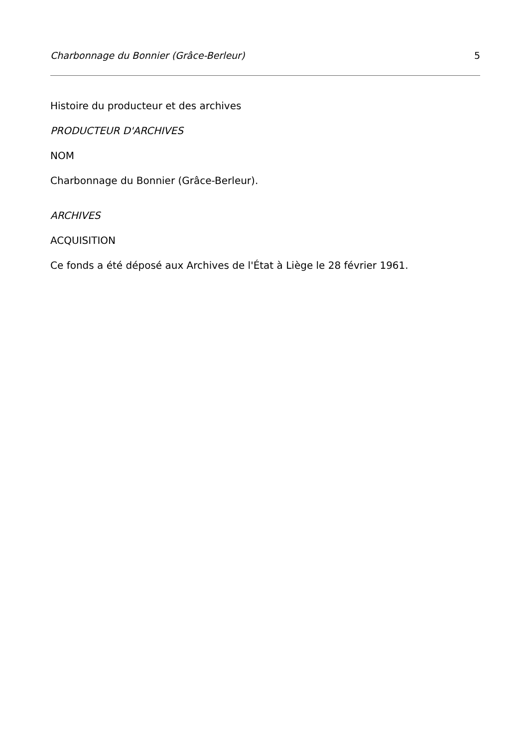Charbonnage du Bonnier (Grâce-Berleur) 5
Histoire du producteur et des archives
PRODUCTEUR D'ARCHIVES
NOM
Charbonnage du Bonnier (Grâce-Berleur).
ARCHIVES
ACQUISITION
Ce fonds a été déposé aux Archives de l'État à Liège le 28 février 1961.